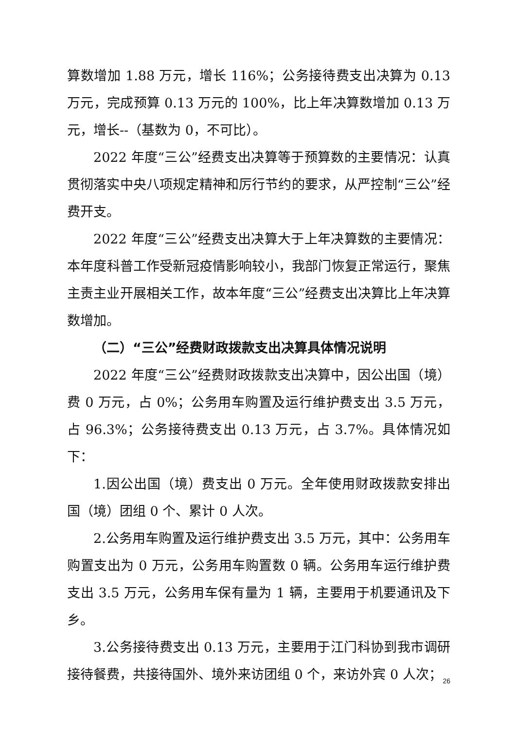算数增加 1.88 万元，增长 116%；公务接待费支出决算为 0.13 万元，完成预算 0.13 万元的 100%，比上年决算数增加 0.13 万元，增长--（基数为 0，不可比）。
2022 年度“三公”经费支出决算等于预算数的主要情况：认真贯彻落实中央八项规定精神和厉行节约的要求，从严控制“三公”经费开支。
2022 年度“三公”经费支出决算大于上年决算数的主要情况：本年度科普工作受新冠疫情影响较小，我部门恢复正常运行，聚焦主责主业开展相关工作，故本年度“三公”经费支出决算比上年决算数增加。
（二）“三公”经费财政拨款支出决算具体情况说明
2022 年度“三公”经费财政拨款支出决算中，因公出国（境）费 0 万元，占 0%；公务用车购置及运行维护费支出 3.5 万元，占 96.3%；公务接待费支出 0.13 万元，占 3.7%。具体情况如下：
1.因公出国（境）费支出 0 万元。全年使用财政拨款安排出国（境）团组 0 个、累计 0 人次。
2.公务用车购置及运行维护费支出 3.5 万元，其中：公务用车购置支出为 0 万元，公务用车购置数 0 辆。公务用车运行维护费支出 3.5 万元，公务用车保有量为 1 辆，主要用于机要通讯及下乡。
3.公务接待费支出 0.13 万元，主要用于江门科协到我市调研接待餐费，共接待国外、境外来访团组 0 个，来访外宾 0 人次；
26